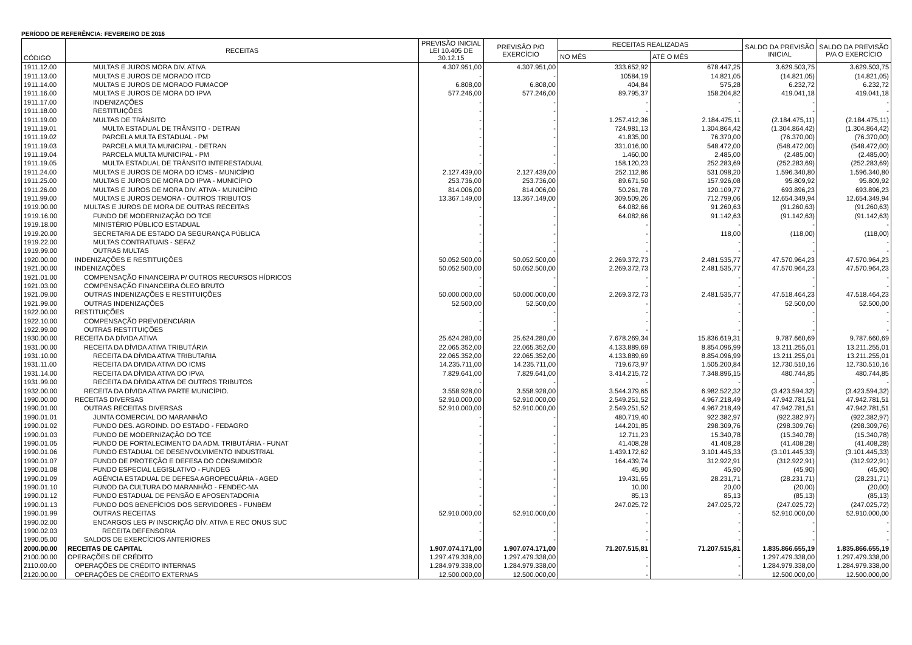PERÍODO DE REFERÊNCIA: FEVEREIRO DE 2016
| CÓDIGO | RECEITAS | PREVISÃO INICIAL LEI 10.405 DE 30.12.15 | PREVISÃO P/O EXERCÍCIO | RECEITAS REALIZADAS | | SALDO DA PREVISÃO INICIAL | SALDO DA PREVISÃO P/A O EXERCÍCIO |
| --- | --- | --- | --- | --- | --- | --- | --- |
| | | | | NO MÊS | ATÉ O MÊS | | |
| 1911.12.00 | MULTAS E JUROS MORA DIV. ATIVA | 4.307.951,00 | 4.307.951,00 | 333.652,92 | 678.447,25 | 3.629.503,75 | 3.629.503,75 |
| 1911.13.00 | MULTAS E JUROS DE MORADO ITCD | - | - | 10584,19 | 14.821,05 | (14.821,05) | (14.821,05) |
| 1911.14.00 | MULTAS E JUROS DE MORADO FUMACOP | 6.808,00 | 6.808,00 | 404,84 | 575,28 | 6.232,72 | 6.232,72 |
| 1911.16.00 | MULTAS E JUROS DE MORA DO IPVA | 577.246,00 | 577.246,00 | 89.795,37 | 158.204,82 | 419.041,18 | 419.041,18 |
| 1911.17.00 | INDENIZAÇÕES | - | - | - | - | - | - |
| 1911.18.00 | RESTITUIÇÕES | - | - | - | - | - | - |
| 1911.19.00 | MULTAS DE TRÂNSITO | - | - | 1.257.412,36 | 2.184.475,11 | (2.184.475,11) | (2.184.475,11) |
| 1911.19.01 | MULTA ESTADUAL DE TRÂNSITO - DETRAN | - | - | 724.981,13 | 1.304.864,42 | (1.304.864,42) | (1.304.864,42) |
| 1911.19.02 | PARCELA MULTA ESTADUAL - PM | - | - | 41.835,00 | 76.370,00 | (76.370,00) | (76.370,00) |
| 1911.19.03 | PARCELA MULTA MUNICIPAL - DETRAN | - | - | 331.016,00 | 548.472,00 | (548.472,00) | (548.472,00) |
| 1911.19.04 | PARCELA MULTA MUNICIPAL - PM | - | - | 1.460,00 | 2.485,00 | (2.485,00) | (2.485,00) |
| 1911.19.05 | MULTA ESTADUAL DE TRÂNSITO INTERESTADUAL | - | - | 158.120,23 | 252.283,69 | (252.283,69) | (252.283,69) |
| 1911.24.00 | MULTAS E JUROS DE MORA DO ICMS - MUNICÍPIO | 2.127.439,00 | 2.127.439,00 | 252.112,86 | 531.098,20 | 1.596.340,80 | 1.596.340,80 |
| 1911.25.00 | MULTAS E JUROS DE MORA DO IPVA - MUNICÍPIO | 253.736,00 | 253.736,00 | 89.671,50 | 157.926,08 | 95.809,92 | 95.809,92 |
| 1911.26.00 | MULTAS E JUROS DE MORA DIV. ATIVA - MUNICÍPIO | 814.006,00 | 814.006,00 | 50.261,78 | 120.109,77 | 693.896,23 | 693.896,23 |
| 1911.99.00 | MULTAS E JUROS DEMORA - OUTROS TRIBUTOS | 13.367.149,00 | 13.367.149,00 | 309.509,26 | 712.799,06 | 12.654.349,94 | 12.654.349,94 |
| 1919.00.00 | MULTAS E JUROS DE MORA DE OUTRAS RECEITAS | - | - | 64.082,66 | 91.260,63 | (91.260,63) | (91.260,63) |
| 1919.16.00 | FUNDO DE MODERNIZAÇÃO DO TCE | - | - | 64.082,66 | 91.142,63 | (91.142,63) | (91.142,63) |
| 1919.18.00 | MINISTÉRIO PÚBLICO ESTADUAL | - | - | - | - | - | - |
| 1919.20.00 | SECRETARIA DE ESTADO DA SEGURANÇA PÚBLICA | - | - | - | 118,00 | (118,00) | (118,00) |
| 1919.22.00 | MULTAS CONTRATUAIS - SEFAZ | - | - | - | - | - | - |
| 1919.99.00 | OUTRAS MULTAS | - | - | - | - | - | - |
| 1920.00.00 | INDENIZAÇÕES E RESTITUIÇÕES | 50.052.500,00 | 50.052.500,00 | 2.269.372,73 | 2.481.535,77 | 47.570.964,23 | 47.570.964,23 |
| 1921.00.00 | INDENIZAÇÕES | 50.052.500,00 | 50.052.500,00 | 2.269.372,73 | 2.481.535,77 | 47.570.964,23 | 47.570.964,23 |
| 1921.01.00 | COMPENSAÇÃO FINANCEIRA P/ OUTROS RECURSOS HÍDRICOS | - | - | - | - | - | - |
| 1921.03.00 | COMPENSAÇÃO FINANCEIRA ÓLEO BRUTO | - | - | - | - | - | - |
| 1921.09.00 | OUTRAS INDENIZAÇÕES E RESTITUIÇÕES | 50.000.000,00 | 50.000.000,00 | 2.269.372,73 | 2.481.535,77 | 47.518.464,23 | 47.518.464,23 |
| 1921.99.00 | OUTRAS INDENIZAÇÕES | 52.500,00 | 52.500,00 | - | - | 52.500,00 | 52.500,00 |
| 1922.00.00 | RESTITUIÇÕES | - | - | - | - | - | - |
| 1922.10.00 | COMPENSAÇÃO PREVIDENCIÁRIA | - | - | - | - | - | - |
| 1922.99.00 | OUTRAS RESTITUIÇÕES | - | - | - | - | - | - |
| 1930.00.00 | RECEITA DA DÍVIDA ATIVA | 25.624.280,00 | 25.624.280,00 | 7.678.269,34 | 15.836.619,31 | 9.787.660,69 | 9.787.660,69 |
| 1931.00.00 | RECEITA DA DÍVIDA ATIVA TRIBUTÁRIA | 22.065.352,00 | 22.065.352,00 | 4.133.889,69 | 8.854.096,99 | 13.211.255,01 | 13.211.255,01 |
| 1931.10.00 | RECEITA DA DÍVIDA ATIVA TRIBUTARIA | 22.065.352,00 | 22.065.352,00 | 4.133.889,69 | 8.854.096,99 | 13.211.255,01 | 13.211.255,01 |
| 1931.11.00 | RECEITA DA DIVIDA ATIVA DO ICMS | 14.235.711,00 | 14.235.711,00 | 719.673,97 | 1.505.200,84 | 12.730.510,16 | 12.730.510,16 |
| 1931.14.00 | RECEITA DA DÍVIDA ATIVA DO IPVA | 7.829.641,00 | 7.829.641,00 | 3.414.215,72 | 7.348.896,15 | 480.744,85 | 480.744,85 |
| 1931.99.00 | RECEITA DA DÍVIDA ATIVA DE OUTROS TRIBUTOS | - | - | - | - | - | - |
| 1932.00.00 | RECEITA DA DÍVIDA ATIVA PARTE MUNICÍPIO. | 3.558.928,00 | 3.558.928,00 | 3.544.379,65 | 6.982.522,32 | (3.423.594,32) | (3.423.594,32) |
| 1990.00.00 | RECEITAS DIVERSAS | 52.910.000,00 | 52.910.000,00 | 2.549.251,52 | 4.967.218,49 | 47.942.781,51 | 47.942.781,51 |
| 1990.01.00 | OUTRAS RECEITAS DIVERSAS | 52.910.000,00 | 52.910.000,00 | 2.549.251,52 | 4.967.218,49 | 47.942.781,51 | 47.942.781,51 |
| 1990.01.01 | JUNTA COMERCIAL DO MARANHÃO | - | - | 480.719,40 | 922.382,97 | (922.382,97) | (922.382,97) |
| 1990.01.02 | FUNDO DES. AGROIND. DO ESTADO - FEDAGRO | - | - | 144.201,85 | 298.309,76 | (298.309,76) | (298.309,76) |
| 1990.01.03 | FUNDO DE MODERNIZAÇÃO DO TCE | - | - | 12.711,23 | 15.340,78 | (15.340,78) | (15.340,78) |
| 1990.01.05 | FUNDO DE FORTALECIMENTO DA ADM. TRIBUTÁRIA - FUNAT | - | - | 41.408,28 | 41.408,28 | (41.408,28) | (41.408,28) |
| 1990.01.06 | FUNDO ESTADUAL DE DESENVOLVIMENTO INDUSTRIAL | - | - | 1.439.172,62 | 3.101.445,33 | (3.101.445,33) | (3.101.445,33) |
| 1990.01.07 | FUNDO DE PROTEÇÃO E DEFESA DO CONSUMIDOR | - | - | 164.439,74 | 312.922,91 | (312.922,91) | (312.922,91) |
| 1990.01.08 | FUNDO ESPECIAL LEGISLATIVO - FUNDEG | - | - | 45,90 | 45,90 | (45,90) | (45,90) |
| 1990.01.09 | AGÊNCIA ESTADUAL DE DEFESA AGROPECUÁRIA - AGED | - | - | 19.431,65 | 28.231,71 | (28.231,71) | (28.231,71) |
| 1990.01.10 | FUNOD DA CULTURA DO MARANHÃO - FENDEC-MA | - | - | 10,00 | 20,00 | (20,00) | (20,00) |
| 1990.01.12 | FUNDO ESTADUAL DE PENSÃO E APOSENTADORIA | - | - | 85,13 | 85,13 | (85,13) | (85,13) |
| 1990.01.13 | FUNDO DOS BENEFÍCIOS DOS SERVIDORES - FUNBEM | - | - | 247.025,72 | 247.025,72 | (247.025,72) | (247.025,72) |
| 1990.01.99 | OUTRAS RECEITAS | 52.910.000,00 | 52.910.000,00 | - | - | 52.910.000,00 | 52.910.000,00 |
| 1990.02.00 | ENCARGOS LEG P/ INSCRIÇÃO DÍV. ATIVA E REC ONUS SUC | - | - | - | - | - | - |
| 1990.02.03 | RECEITA DEFENSORIA | - | - | - | - | - | - |
| 1990.05.00 | SALDOS DE EXERCÍCIOS ANTERIORES | - | - | - | - | - | - |
| 2000.00.00 | RECEITAS DE CAPITAL | 1.907.074.171,00 | 1.907.074.171,00 | 71.207.515,81 | 71.207.515,81 | 1.835.866.655,19 | 1.835.866.655,19 |
| 2100.00.00 | OPERAÇÕES DE CRÉDITO | 1.297.479.338,00 | 1.297.479.338,00 | - | - | 1.297.479.338,00 | 1.297.479.338,00 |
| 2110.00.00 | OPERAÇÕES DE CRÉDITO INTERNAS | 1.284.979.338,00 | 1.284.979.338,00 | - | - | 1.284.979.338,00 | 1.284.979.338,00 |
| 2120.00.00 | OPERAÇÕES DE CRÉDITO EXTERNAS | 12.500.000,00 | 12.500.000,00 | - | - | 12.500.000,00 | 12.500.000,00 |